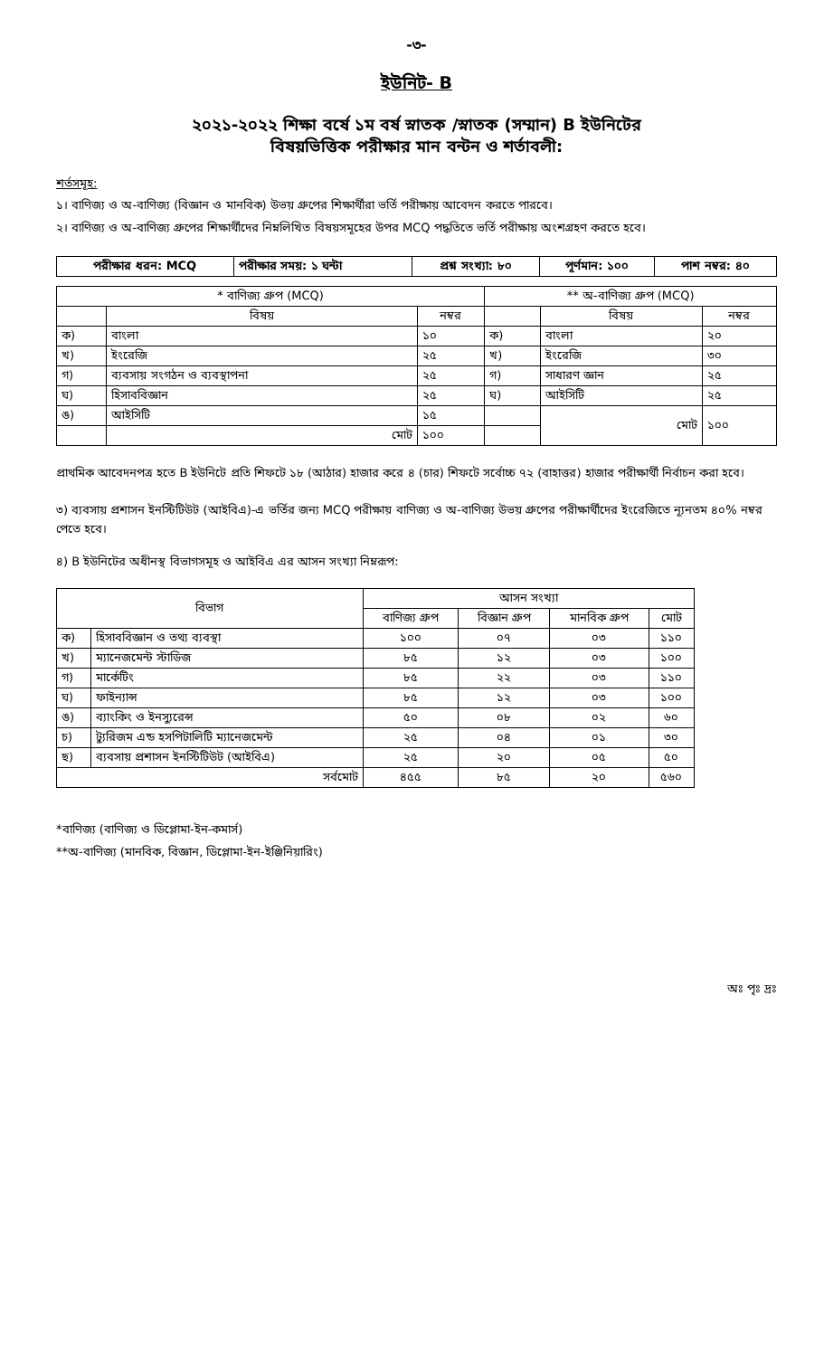-৩-
ইউনিট- B
২০২১-২০২২ শিক্ষা বর্ষে ১ম বর্ষ স্নাতক /স্নাতক (সম্মান) B ইউনিটের
বিষয়ভিত্তিক পরীক্ষার মান বন্টন ও শর্তাবলী:
শর্তসমূহ:
১। বাণিজ্য ও অ-বাণিজ্য (বিজ্ঞান ও মানবিক) উভয় গ্রুপের শিক্ষার্থীরা ভর্তি পরীক্ষায় আবেদন করতে পারবে।
২। বাণিজ্য ও অ-বাণিজ্য গ্রুপের শিক্ষার্থীদের নিম্নলিখিত বিষয়সমূহের উপর MCQ পদ্ধতিতে ভর্তি পরীক্ষায় অংশগ্রহণ করতে হবে।
| পরীক্ষার ধরন: MCQ | পরীক্ষার সময়: ১ ঘন্টা | প্রশ্ন সংখ্যা: ৮০ | পূর্ণমান: ১০০ | পাশ নম্বর: ৪০ |
| * বাণিজ্য গ্রুপ (MCQ) | | | ** অ-বাণিজ্য গ্রুপ (MCQ) | | |
| | বিষয় | নম্বর | | বিষয় | নম্বর |
| ক) | বাংলা | ১০ | ক) | বাংলা | ২০ |
| খ) | ইংরেজি | ২৫ | খ) | ইংরেজি | ৩০ |
| গ) | ব্যবসায় সংগঠন ও ব্যবস্থাপনা | ২৫ | গ) | সাধারণ জ্ঞান | ২৫ |
| ঘ) | হিসাববিজ্ঞান | ২৫ | ঘ) | আইসিটি | ২৫ |
| ঙ) | আইসিটি | ১৫ | | মোট | ১০০ |
| | মোট | ১০০ | | | |
প্রাথমিক আবেদনপত্র হতে B ইউনিটে প্রতি শিফটে ১৮ (আঠার) হাজার করে ৪ (চার) শিফটে সর্বোচ্চ ৭২ (বাহাত্তর) হাজার পরীক্ষার্থী নির্বাচন করা হবে।
৩) ব্যবসায় প্রশাসন ইনস্টিটিউট (আইবিএ)-এ ভর্তির জন্য MCQ পরীক্ষায় বাণিজ্য ও অ-বাণিজ্য উভয় গ্রুপের পরীক্ষার্থীদের ইংরেজিতে ন্যূনতম ৪০% নম্বর পেতে হবে।
৪) B ইউনিটের অধীনস্থ বিভাগসমূহ ও আইবিএ এর আসন সংখ্যা নিম্নরূপ:
| বিভাগ | | আসন সংখ্যা | | | |
| | | বাণিজ্য গ্রুপ | বিজ্ঞান গ্রুপ | মানবিক গ্রুপ | মোট |
| ক) | হিসাববিজ্ঞান ও তথ্য ব্যবস্থা | ১০০ | ০৭ | ০৩ | ১১০ |
| খ) | ম্যানেজমেন্ট স্টাডিজ | ৮৫ | ১২ | ০৩ | ১০০ |
| গ) | মার্কেটিং | ৮৫ | ২২ | ০৩ | ১১০ |
| ঘ) | ফাইন্যান্স | ৮৫ | ১২ | ০৩ | ১০০ |
| ঙ) | ব্যাংকিং ও ইনস্যুরেন্স | ৫০ | ০৮ | ০২ | ৬০ |
| চ) | ট্যুরিজম এন্ড হসপিটালিটি ম্যানেজমেন্ট | ২৫ | ০৪ | ০১ | ৩০ |
| ছ) | ব্যবসায় প্রশাসন ইনস্টিটিউট (আইবিএ) | ২৫ | ২০ | ০৫ | ৫০ |
| সর্বমোট | | ৪৫৫ | ৮৫ | ২০ | ৫৬০ |
*বাণিজ্য (বাণিজ্য ও ডিপ্লোমা-ইন-কমার্স)
**অ-বাণিজ্য (মানবিক, বিজ্ঞান, ডিপ্লোমা-ইন-ইঞ্জিনিয়ারিং)
অঃ পৃঃ দ্রঃ